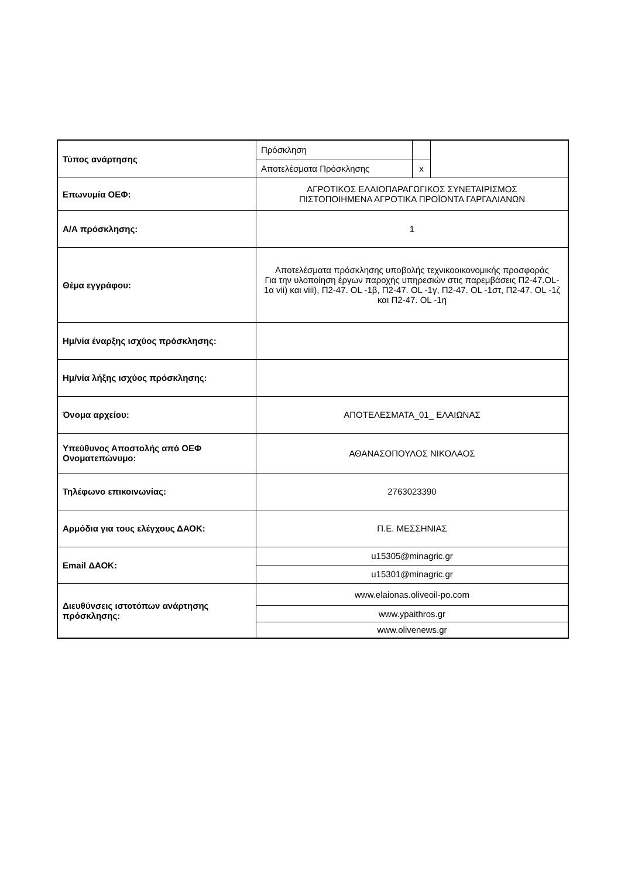| Τύπος ανάρτησης | Πρόσκληση | | |
| | Αποτελέσματα Πρόσκλησης | x | |
| Επωνυμία ΟΕΦ: | ΑΓΡΟΤΙΚΟΣ ΕΛΑΙΟΠΑΡΑΓΩΓΙΚΟΣ ΣΥΝΕΤΑΙΡΙΣΜΟΣ ΠΙΣΤΟΠΟΙΗΜΕΝΑ ΑΓΡΟΤΙΚΑ ΠΡΟΪΟΝΤΑ ΓΑΡΓΑΛΙΑΝΩΝ | | |
| Α/Α πρόσκλησης: | 1 | | |
| Θέμα εγγράφου: | Αποτελέσματα πρόσκλησης υποβολής τεχνικοοικονομικής προσφοράς Για την υλοποίηση έργων παροχής υπηρεσιών στις παρεμβάσεις Π2-47.OL-1α vii) και viii), Π2-47. OL -1β, Π2-47. OL -1γ, Π2-47. OL -1στ, Π2-47. OL -1ζ και Π2-47. OL -1η | | |
| Ημ/νία έναρξης ισχύος πρόσκλησης: | | | |
| Ημ/νία λήξης ισχύος πρόσκλησης: | | | |
| Όνομα αρχείου: | ΑΠΟΤΕΛΕΣΜΑΤΑ_01_ ΕΛΑΙΩΝΑΣ | | |
| Υπεύθυνος Αποστολής από ΟΕΦ Ονοματεπώνυμο: | ΑΘΑΝΑΣΟΠΟΥΛΟΣ ΝΙΚΟΛΑΟΣ | | |
| Τηλέφωνο επικοινωνίας: | 2763023390 | | |
| Αρμόδια για τους ελέγχους ΔΑΟΚ: | Π.Ε. ΜΕΣΣΗΝΙΑΣ | | |
| Email ΔΑΟΚ: | u15305@minagric.gr | | |
| | u15301@minagric.gr | | |
| Διευθύνσεις ιστοτόπων ανάρτησης πρόσκλησης: | www.elaionas.oliveoil-po.com | | |
| | www.ypaithros.gr | | |
| | www.olivenews.gr | | |